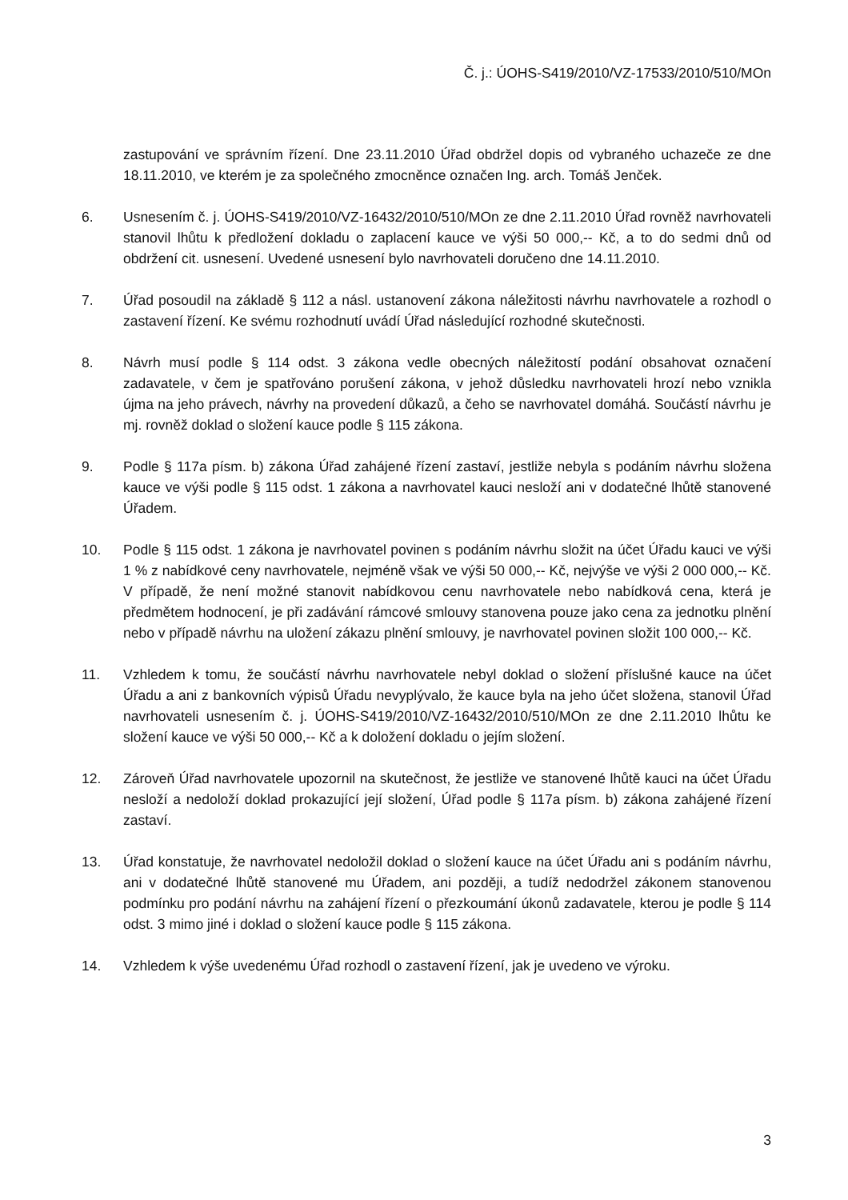Č. j.: ÚOHS-S419/2010/VZ-17533/2010/510/MOn
zastupování ve správním řízení. Dne 23.11.2010 Úřad obdržel dopis od vybraného uchazeče ze dne 18.11.2010, ve kterém je za společného zmocněnce označen Ing. arch. Tomáš Jenček.
6. Usnesením č. j. ÚOHS-S419/2010/VZ-16432/2010/510/MOn ze dne 2.11.2010 Úřad rovněž navrhovateli stanovil lhůtu k předložení dokladu o zaplacení kauce ve výši 50 000,-- Kč, a to do sedmi dnů od obdržení cit. usnesení. Uvedené usnesení bylo navrhovateli doručeno dne 14.11.2010.
7. Úřad posoudil na základě § 112 a násl. ustanovení zákona náležitosti návrhu navrhovatele a rozhodl o zastavení řízení. Ke svému rozhodnutí uvádí Úřad následující rozhodné skutečnosti.
8. Návrh musí podle § 114 odst. 3 zákona vedle obecných náležitostí podání obsahovat označení zadavatele, v čem je spatřováno porušení zákona, v jehož důsledku navrhovateli hrozí nebo vznikla újma na jeho právech, návrhy na provedení důkazů, a čeho se navrhovatel domáhá. Součástí návrhu je mj. rovněž doklad o složení kauce podle § 115 zákona.
9. Podle § 117a písm. b) zákona Úřad zahájené řízení zastaví, jestliže nebyla s podáním návrhu složena kauce ve výši podle § 115 odst. 1 zákona a navrhovatel kauci nesloží ani v dodatečné lhůtě stanovené Úřadem.
10. Podle § 115 odst. 1 zákona je navrhovatel povinen s podáním návrhu složit na účet Úřadu kauci ve výši 1 % z nabídkové ceny navrhovatele, nejméně však ve výši 50 000,-- Kč, nejvýše ve výši 2 000 000,-- Kč. V případě, že není možné stanovit nabídkovou cenu navrhovatele nebo nabídková cena, která je předmětem hodnocení, je při zadávání rámcové smlouvy stanovena pouze jako cena za jednotku plnění nebo v případě návrhu na uložení zákazu plnění smlouvy, je navrhovatel povinen složit 100 000,-- Kč.
11. Vzhledem k tomu, že součástí návrhu navrhovatele nebyl doklad o složení příslušné kauce na účet Úřadu a ani z bankovních výpisů Úřadu nevyplývalo, že kauce byla na jeho účet složena, stanovil Úřad navrhovateli usnesením č. j. ÚOHS-S419/2010/VZ-16432/2010/510/MOn ze dne 2.11.2010 lhůtu ke složení kauce ve výši 50 000,-- Kč a k doložení dokladu o jejím složení.
12. Zároveň Úřad navrhovatele upozornil na skutečnost, že jestliže ve stanovené lhůtě kauci na účet Úřadu nesloží a nedoloží doklad prokazující její složení, Úřad podle § 117a písm. b) zákona zahájené řízení zastaví.
13. Úřad konstatuje, že navrhovatel nedoložil doklad o složení kauce na účet Úřadu ani s podáním návrhu, ani v dodatečné lhůtě stanovené mu Úřadem, ani později, a tudíž nedodržel zákonem stanovenou podmínku pro podání návrhu na zahájení řízení o přezkoumání úkonů zadavatele, kterou je podle § 114 odst. 3 mimo jiné i doklad o složení kauce podle § 115 zákona.
14. Vzhledem k výše uvedenému Úřad rozhodl o zastavení řízení, jak je uvedeno ve výroku.
3